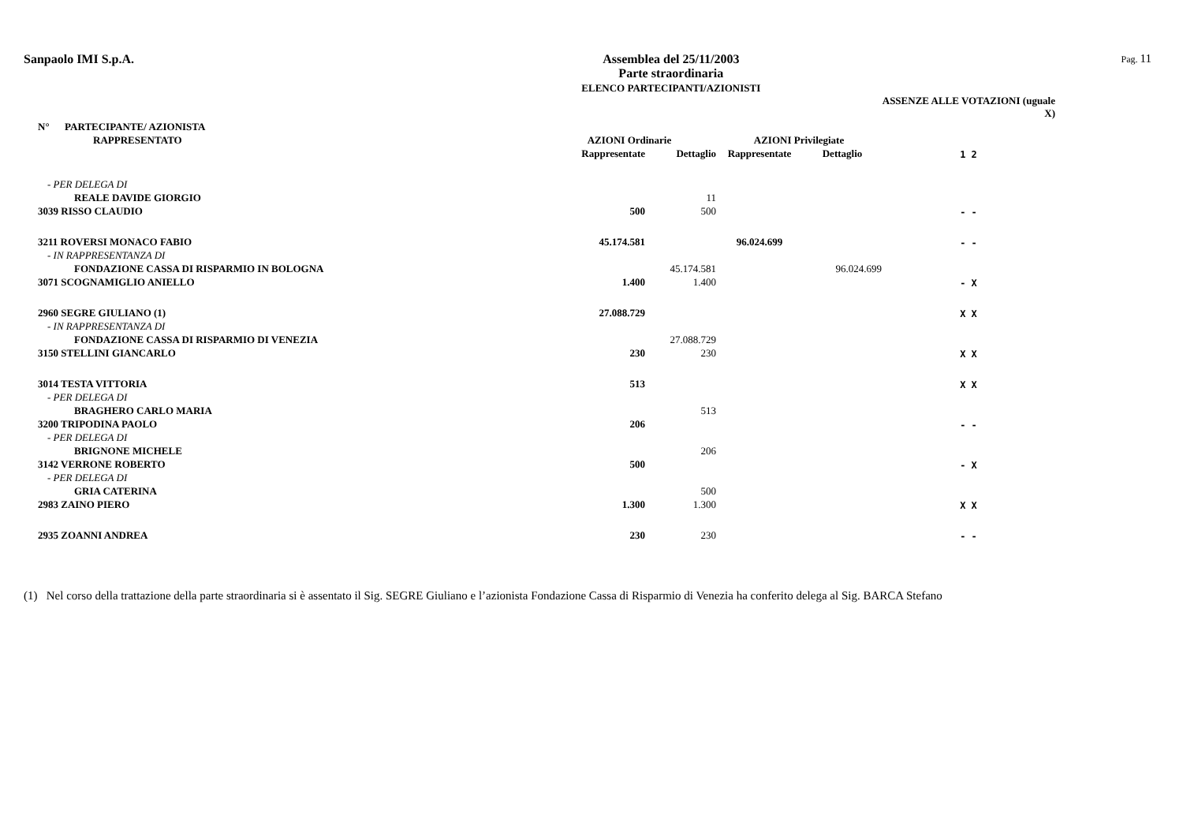Sanpaolo IMI S.p.A. Assemblea del 25/11/2003
Parte straordinaria
ELENCO PARTECIPANTI/AZIONISTI
Pag. 11
| | | | | | | ASSENZE ALLE VOTAZIONI (uguale X) |
| --- | --- | --- | --- | --- | --- | --- |
| N° PARTECIPANTE/ AZIONISTA | | | | | | |
| RAPPRESENTATO | AZIONI Ordinarie | | AZIONI Privilegiate | | | |
| | Rappresentate | Dettaglio | Rappresentate | Dettaglio | | 1 2 |
| - PER DELEGA DI | | | | | | |
| REALE DAVIDE GIORGIO | | 11 | | | | |
| 3039 RISSO CLAUDIO | 500 | 500 | | | | - - |
| 3211 ROVERSI MONACO FABIO | 45.174.581 | | 96.024.699 | | | - - |
| - IN RAPPRESENTANZA DI | | | | | | |
| FONDAZIONE CASSA DI RISPARMIO IN BOLOGNA | | 45.174.581 | | 96.024.699 | | |
| 3071 SCOGNAMIGLIO ANIELLO | 1.400 | 1.400 | | | | - X |
| 2960 SEGRE GIULIANO (1) | 27.088.729 | | | | | X X |
| - IN RAPPRESENTANZA DI | | | | | | |
| FONDAZIONE CASSA DI RISPARMIO DI VENEZIA | | 27.088.729 | | | | |
| 3150 STELLINI GIANCARLO | 230 | 230 | | | | X X |
| 3014 TESTA VITTORIA | 513 | | | | | X X |
| - PER DELEGA DI | | | | | | |
| BRAGHERO CARLO MARIA | | 513 | | | | |
| 3200 TRIPODINA PAOLO | 206 | | | | | - - |
| - PER DELEGA DI | | | | | | |
| BRIGNONE MICHELE | | 206 | | | | |
| 3142 VERRONE ROBERTO | 500 | | | | | - X |
| - PER DELEGA DI | | | | | | |
| GRIA CATERINA | | 500 | | | | |
| 2983 ZAINO PIERO | 1.300 | 1.300 | | | | X X |
| 2935 ZOANNI ANDREA | 230 | 230 | | | | - - |
(1) Nel corso della trattazione della parte straordinaria si è assentato il Sig. SEGRE Giuliano e l’azionista Fondazione Cassa di Risparmio di Venezia ha conferito delega al Sig. BARCA Stefano